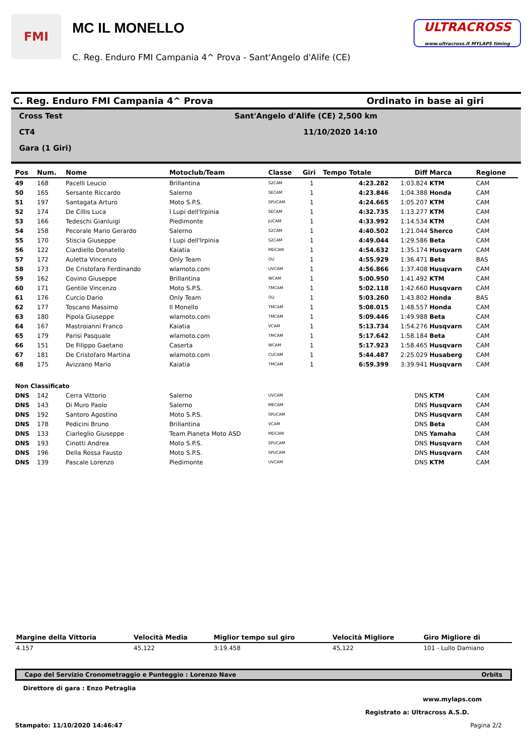FMI
MC IL MONELLO
C. Reg. Enduro FMI Campania 4^ Prova - Sant'Angelo d'Alife (CE)
ULTRACROSS
www.ultracross.it MYLAPS timing
C. Reg. Enduro FMI Campania 4^ Prova Ordinato in base ai giri
Cross Test
CT4
Gara (1 Giri)
Sant'Angelo d'Alife (CE) 2,500 km
11/10/2020 14:10
| Pos | Num. | Nome | Motoclub/Team | Classe | Giri | Tempo Totale | Diff | Marca | Regione |
| --- | --- | --- | --- | --- | --- | --- | --- | --- | --- |
| 49 | 168 | Pacelli Leucio | Brillantina | S2CAM | 1 | 4:23.282 | 1:03.824 | KTM | CAM |
| 50 | 165 | Sersante Riccardo | Salerno | SECAM | 1 | 4:23.846 | 1:04.388 | Honda | CAM |
| 51 | 197 | Santagata Arturo | Moto S.P.S. | SPUCAM | 1 | 4:24.665 | 1:05.207 | KTM | CAM |
| 52 | 174 | De Cillis Luca | I Lupi dell'Irpinia | SECAM | 1 | 4:32.735 | 1:13.277 | KTM | CAM |
| 53 | 166 | Tedeschi Gianluigi | Piedimonte | JUCAM | 1 | 4:33.992 | 1:14.534 | KTM | CAM |
| 54 | 158 | Pecorale Mario Gerardo | Salerno | S2CAM | 1 | 4:40.502 | 1:21.044 | Sherco | CAM |
| 55 | 170 | Stiscia Giuseppe | I Lupi dell'Irpinia | S2CAM | 1 | 4:49.044 | 1:29.586 | Beta | CAM |
| 56 | 122 | Ciardiello Donatello | Kaiatia | MDCAM | 1 | 4:54.632 | 1:35.174 | Husqvarn | CAM |
| 57 | 172 | Auletta Vincenzo | Only Team | OU | 1 | 4:55.929 | 1:36.471 | Beta | BAS |
| 58 | 173 | De Cristofaro Ferdinando | wlamoto.com | UVCAM | 1 | 4:56.866 | 1:37.408 | Husqvarn | CAM |
| 59 | 162 | Covino Giuseppe | Brillantina | WCAM | 1 | 5:00.950 | 1:41.492 | KTM | CAM |
| 60 | 171 | Gentile Vincenzo | Moto S.P.S. | TMCAM | 1 | 5:02.118 | 1:42.660 | Husqvarn | CAM |
| 61 | 176 | Curcio Dario | Only Team | OU | 1 | 5:03.260 | 1:43.802 | Honda | BAS |
| 62 | 177 | Toscano Massimo | Il Monello | TMCAM | 1 | 5:08.015 | 1:48.557 | Honda | CAM |
| 63 | 180 | Pipola Giuseppe | wlamoto.com | TMCAM | 1 | 5:09.446 | 1:49.988 | Beta | CAM |
| 64 | 167 | Mastroianni Franco | Kaiatia | VCAM | 1 | 5:13.734 | 1:54.276 | Husqvarn | CAM |
| 65 | 179 | Parisi Pasquale | wlamoto.com | TMCAM | 1 | 5:17.642 | 1:58.184 | Beta | CAM |
| 66 | 151 | De Filippo Gaetano | Caserta | WCAM | 1 | 5:17.923 | 1:58.465 | Husqvarn | CAM |
| 67 | 181 | De Cristofaro Martina | wlamoto.com | CUCAM | 1 | 5:44.487 | 2:25.029 | Husaberg | CAM |
| 68 | 175 | Avizzano Mario | Kaiatia | TMCAM | 1 | 6:59.399 | 3:39.941 | Husqvarn | CAM |
| Non Classificato | | | | | | | | | |
| DNS | 142 | Cerra Vittorio | Salerno | UVCAM | | | DNS | KTM | CAM |
| DNS | 143 | Di Muro Paolo | Salerno | MECAM | | | DNS | Husqvarn | CAM |
| DNS | 192 | Santoro Agostino | Moto S.P.S. | SPUCAM | | | DNS | Husqvarn | CAM |
| DNS | 178 | Pedicini Bruno | Brillantina | VCAM | | | DNS | Beta | CAM |
| DNS | 133 | Ciarleglio Giuseppe | Team Pianeta Moto ASD | MDCAM | | | DNS | Yamaha | CAM |
| DNS | 193 | Cinotti Andrea | Moto S.P.S. | SPUCAM | | | DNS | Husqvarn | CAM |
| DNS | 196 | Della Rossa Fausto | Moto S.P.S. | SPUCAM | | | DNS | Husqvarn | CAM |
| DNS | 139 | Pascale Lorenzo | Piedimonte | UVCAM | | | DNS | KTM | CAM |
| Margine della Vittoria | Velocità Media | Miglior tempo sul giro | Velocità Migliore | Giro Migliore di |
| --- | --- | --- | --- | --- |
| 4.157 | 45,122 | 3:19.458 | 45,122 | 101 - Lullo Damiano |
Capo del Servizio Cronometraggio e Punteggio : Lorenzo Nave Orbits
Direttore di gara : Enzo Petraglia
www.mylaps.com
Registrato a: Ultracross A.S.D.
Stampato: 11/10/2020 14:46:47 Pagina 2/2